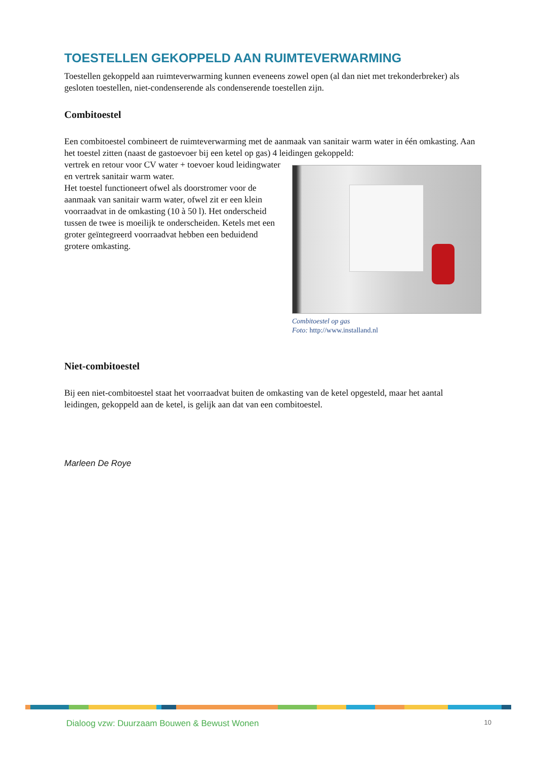TOESTELLEN GEKOPPELD AAN RUIMTEVERWARMING
Toestellen gekoppeld aan ruimteverwarming kunnen eveneens zowel open (al dan niet met trekonderbreker) als gesloten toestellen, niet-condenserende als condenserende toestellen zijn.
Combitoestel
Een combitoestel combineert de ruimteverwarming met de aanmaak van sanitair warm water in één omkasting. Aan het toestel zitten (naast de gastoevoer bij een ketel op gas) 4 leidingen gekoppeld:
Combitoestel op gas
Foto: http://www.installand.nl
vertrek en retour voor CV water + toevoer koud leidingwater en vertrek sanitair warm water.
Het toestel functioneert ofwel als doorstromer voor de aanmaak van sanitair warm water, ofwel zit er een klein voorraadvat in de omkasting (10 à 50 l). Het onderscheid tussen de twee is moeilijk te onderscheiden. Ketels met een groter geïntegreerd voorraadvat hebben een beduidend grotere omkasting.
Niet-combitoestel
Bij een niet-combitoestel staat het voorraadvat buiten de omkasting van de ketel opgesteld, maar het aantal leidingen, gekoppeld aan de ketel, is gelijk aan dat van een combitoestel.
Marleen De Roye
Dialoog vzw: Duurzaam Bouwen & Bewust Wonen 10